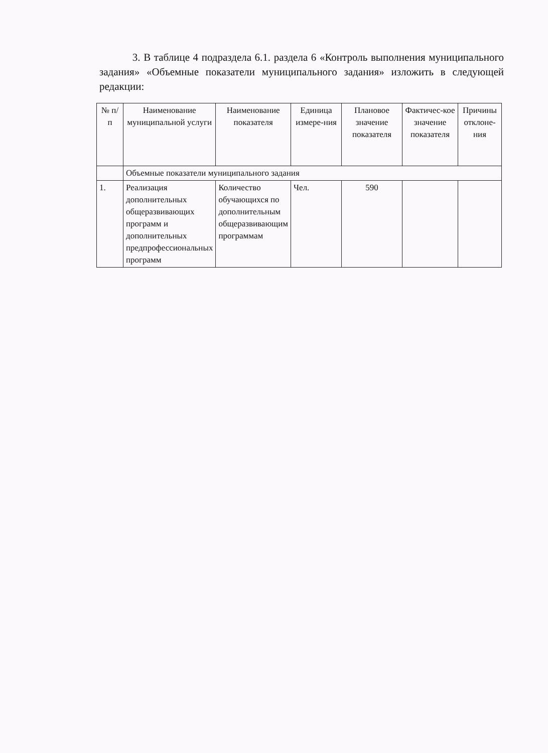3. В таблице 4 подраздела 6.1. раздела 6 «Контроль выполнения муниципального задания» «Объемные показатели муниципального задания» изложить в следующей редакции:
| № п/п | Наименование муниципальной услуги | Наименование показателя | Единица измере-ния | Плановое значение показателя | Фактичес-кое значение показателя | Причины отклоне-ния |
| | Объемные показатели муниципального задания | | | | | |
| 1. | Реализация дополнительных общеразвивающих программ и дополнительных предпрофессиональных программ | Количество обучающихся по дополнительным общеразвивающим программам | Чел. | 590 | | |